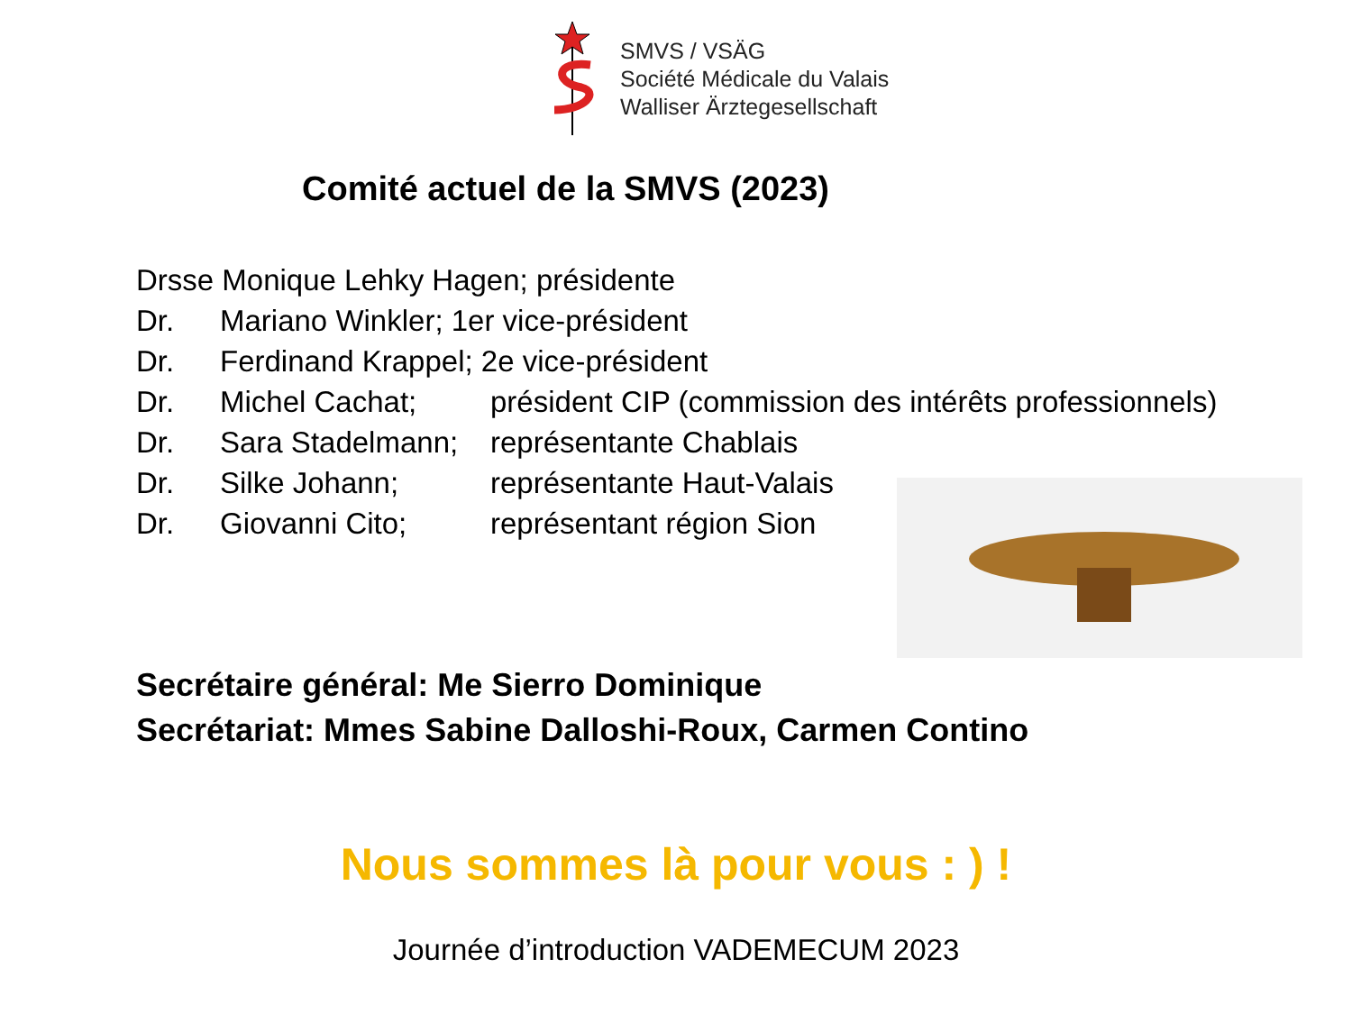SMVS / VSÄG
Société Médicale du Valais
Walliser Ärztegesellschaft
Comité actuel de la SMVS (2023)
Drsse Monique Lehky Hagen; présidente
Dr. Mariano Winkler; 1er vice-président
Dr. Ferdinand Krappel; 2e vice-président
Dr. Michel Cachat; président CIP (commission des intérêts professionnels)
Dr. Sara Stadelmann; représentante Chablais
Dr. Silke Johann; représentante Haut-Valais
Dr. Giovanni Cito; représentant région Sion
Secrétaire général: Me Sierro Dominique
Secrétariat: Mmes Sabine Dalloshi-Roux, Carmen Contino
Nous sommes là pour vous : ) !
Journée d’introduction VADEMECUM 2023